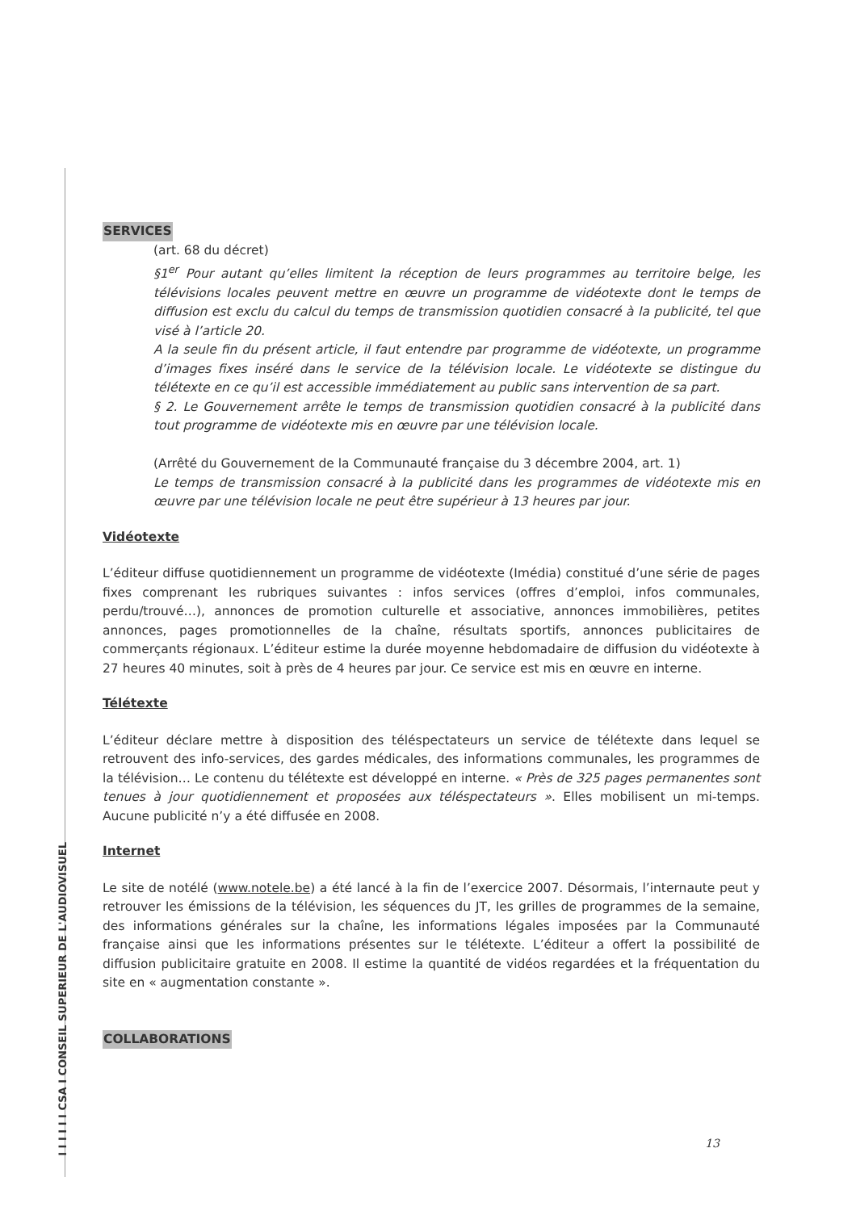I I I I I I CSA I CONSEIL SUPERIEUR DE L'AUDIOVISUEL
SERVICES
(art. 68 du décret)
§1<sup>er</sup> Pour autant qu’elles limitent la réception de leurs programmes au territoire belge, les télévisions locales peuvent mettre en œuvre un programme de vidéotexte dont le temps de diffusion est exclu du calcul du temps de transmission quotidien consacré à la publicité, tel que visé à l’article 20.
A la seule fin du présent article, il faut entendre par programme de vidéotexte, un programme d’images fixes inséré dans le service de la télévision locale. Le vidéotexte se distingue du télétexte en ce qu’il est accessible immédiatement au public sans intervention de sa part.
§ 2. Le Gouvernement arrête le temps de transmission quotidien consacré à la publicité dans tout programme de vidéotexte mis en œuvre par une télévision locale.
(Arrêté du Gouvernement de la Communauté française du 3 décembre 2004, art. 1)
Le temps de transmission consacré à la publicité dans les programmes de vidéotexte mis en œuvre par une télévision locale ne peut être supérieur à 13 heures par jour.
Vidéotexte
L’éditeur diffuse quotidiennement un programme de vidéotexte (Imédia) constitué d’une série de pages fixes comprenant les rubriques suivantes : infos services (offres d’emploi, infos communales, perdu/trouvé…), annonces de promotion culturelle et associative, annonces immobilières, petites annonces, pages promotionnelles de la chaîne, résultats sportifs, annonces publicitaires de commerçants régionaux. L’éditeur estime la durée moyenne hebdomadaire de diffusion du vidéotexte à 27 heures 40 minutes, soit à près de 4 heures par jour. Ce service est mis en œuvre en interne.
Télétexte
L’éditeur déclare mettre à disposition des téléspectateurs un service de télétexte dans lequel se retrouvent des info-services, des gardes médicales, des informations communales, les programmes de la télévision… Le contenu du télétexte est développé en interne. « Près de 325 pages permanentes sont tenues à jour quotidiennement et proposées aux téléspectateurs ». Elles mobilisent un mi-temps. Aucune publicité n’y a été diffusée en 2008.
Internet
Le site de notélé (www.notele.be) a été lancé à la fin de l’exercice 2007. Désormais, l’internaute peut y retrouver les émissions de la télévision, les séquences du JT, les grilles de programmes de la semaine, des informations générales sur la chaîne, les informations légales imposées par la Communauté française ainsi que les informations présentes sur le télétexte. L’éditeur a offert la possibilité de diffusion publicitaire gratuite en 2008. Il estime la quantité de vidéos regardées et la fréquentation du site en « augmentation constante ».
COLLABORATIONS
13